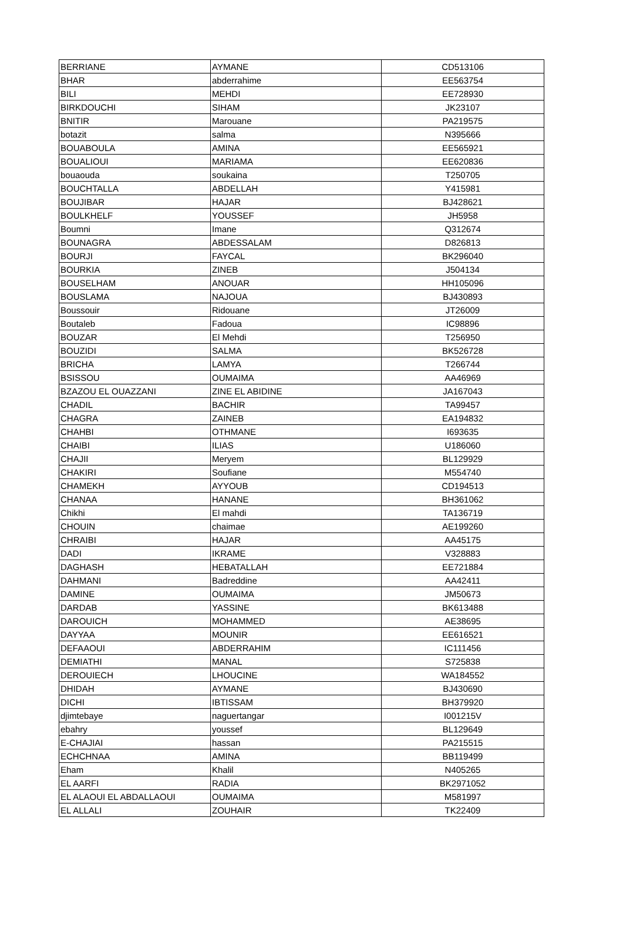| BERRIANE | AYMANE | CD513106 |
| BHAR | abderrahime | EE563754 |
| BILI | MEHDI | EE728930 |
| BIRKDOUCHI | SIHAM | JK23107 |
| BNITIR | Marouane | PA219575 |
| botazit | salma | N395666 |
| BOUABOULA | AMINA | EE565921 |
| BOUALIOUI | MARIAMA | EE620836 |
| bouaouda | soukaina | T250705 |
| BOUCHTALLA | ABDELLAH | Y415981 |
| BOUJIBAR | HAJAR | BJ428621 |
| BOULKHELF | YOUSSEF | JH5958 |
| Boumni | Imane | Q312674 |
| BOUNAGRA | ABDESSALAM | D826813 |
| BOURJI | FAYCAL | BK296040 |
| BOURKIA | ZINEB | J504134 |
| BOUSELHAM | ANOUAR | HH105096 |
| BOUSLAMA | NAJOUA | BJ430893 |
| Boussouir | Ridouane | JT26009 |
| Boutaleb | Fadoua | IC98896 |
| BOUZAR | El Mehdi | T256950 |
| BOUZIDI | SALMA | BK526728 |
| BRICHA | LAMYA | T266744 |
| BSISSOU | OUMAIMA | AA46969 |
| BZAZOU EL OUAZZANI | ZINE EL ABIDINE | JA167043 |
| CHADIL | BACHIR | TA99457 |
| CHAGRA | ZAINEB | EA194832 |
| CHAHBI | OTHMANE | I693635 |
| CHAIBI | ILIAS | U186060 |
| CHAJII | Meryem | BL129929 |
| CHAKIRI | Soufiane | M554740 |
| CHAMEKH | AYYOUB | CD194513 |
| CHANAA | HANANE | BH361062 |
| Chikhi | El mahdi | TA136719 |
| CHOUIN | chaimae | AE199260 |
| CHRAIBI | HAJAR | AA45175 |
| DADI | IKRAME | V328883 |
| DAGHASH | HEBATALLAH | EE721884 |
| DAHMANI | Badreddine | AA42411 |
| DAMINE | OUMAIMA | JM50673 |
| DARDAB | YASSINE | BK613488 |
| DAROUICH | MOHAMMED | AE38695 |
| DAYYAA | MOUNIR | EE616521 |
| DEFAAOUI | ABDERRAHIM | IC111456 |
| DEMIATHI | MANAL | S725838 |
| DEROUIECH | LHOUCINE | WA184552 |
| DHIDAH | AYMANE | BJ430690 |
| DICHI | IBTISSAM | BH379920 |
| djimtebaye | naguertangar | I001215V |
| ebahry | youssef | BL129649 |
| E-CHAJIAI | hassan | PA215515 |
| ECHCHNAA | AMINA | BB119499 |
| Eham | Khalil | N405265 |
| EL AARFI | RADIA | BK2971052 |
| EL ALAOUI EL ABDALLAOUI | OUMAIMA | M581997 |
| EL ALLALI | ZOUHAIR | TK22409 |